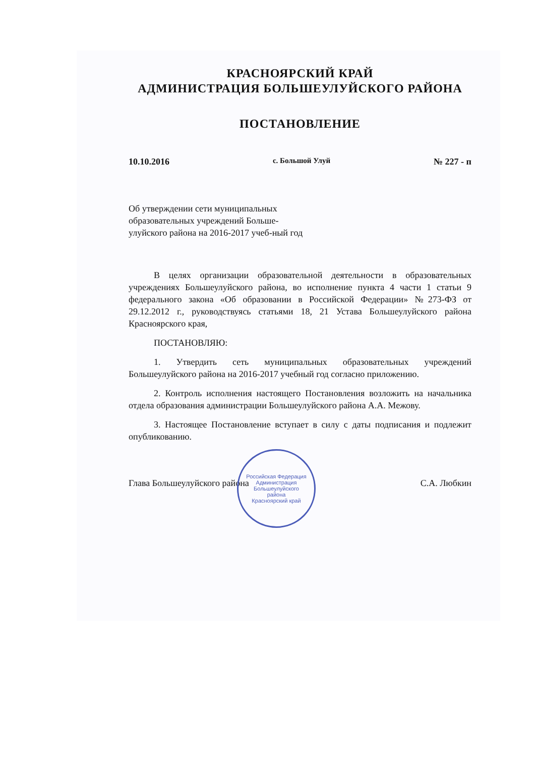КРАСНОЯРСКИЙ КРАЙ
АДМИНИСТРАЦИЯ БОЛЬШЕУЛУЙСКОГО РАЙОНА
ПОСТАНОВЛЕНИЕ
10.10.2016 с. Большой Улуй № 227 - п
Об утверждении сети муниципальных образовательных учреждений Больше-улуйского района на 2016-2017 учеб-ный год
В целях организации образовательной деятельности в образовательных учреждениях Большеулуйского района, во исполнение пункта 4 части 1 статьи 9 федерального закона «Об образовании в Российской Федерации» №273-ФЗ от 29.12.2012 г., руководствуясь статьями 18, 21 Устава Большеулуйского района Красноярского края,
ПОСТАНОВЛЯЮ:
1. Утвердить сеть муниципальных образовательных учреждений Большеулуйского района на 2016-2017 учебный год согласно приложению.
2. Контроль исполнения настоящего Постановления возложить на начальника отдела образования администрации Большеулуйского района А.А. Межову.
3. Настоящее Постановление вступает в силу с даты подписания и подлежит опубликованию.
Глава Большеулуйского района С.А. Любкин
Российская Федерация
Администрация
Большеулуйского
района
Красноярский край